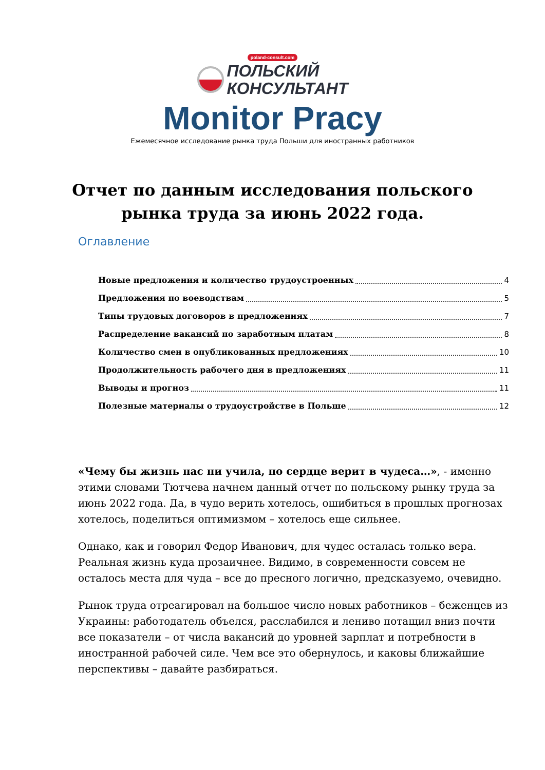poland-consult.com
ПОЛЬСКИЙ
КОНСУЛЬТАНТ
Monitor Pracy
Ежемесячное исследование рынка труда Польши для иностранных работников
Отчет по данным исследования польского рынка труда за июнь 2022 года.
Оглавление
Новые предложения и количество трудоустроенных 4
Предложения по воеводствам 5
Типы трудовых договоров в предложениях 7
Распределение вакансий по заработным платам 8
Количество смен в опубликованных предложениях 10
Продолжительность рабочего дня в предложениях 11
Выводы и прогноз 11
Полезные материалы о трудоустройстве в Польше 12
«Чему бы жизнь нас ни учила, но сердце верит в чудеса…», - именно этими словами Тютчева начнем данный отчет по польскому рынку труда за июнь 2022 года. Да, в чудо верить хотелось, ошибиться в прошлых прогнозах хотелось, поделиться оптимизмом – хотелось еще сильнее.
Однако, как и говорил Федор Иванович, для чудес осталась только вера. Реальная жизнь куда прозаичнее. Видимо, в современности совсем не осталось места для чуда – все до пресного логично, предсказуемо, очевидно.
Рынок труда отреагировал на большое число новых работников – беженцев из Украины: работодатель объелся, расслабился и лениво потащил вниз почти все показатели – от числа вакансий до уровней зарплат и потребности в иностранной рабочей силе. Чем все это обернулось, и каковы ближайшие перспективы – давайте разбираться.